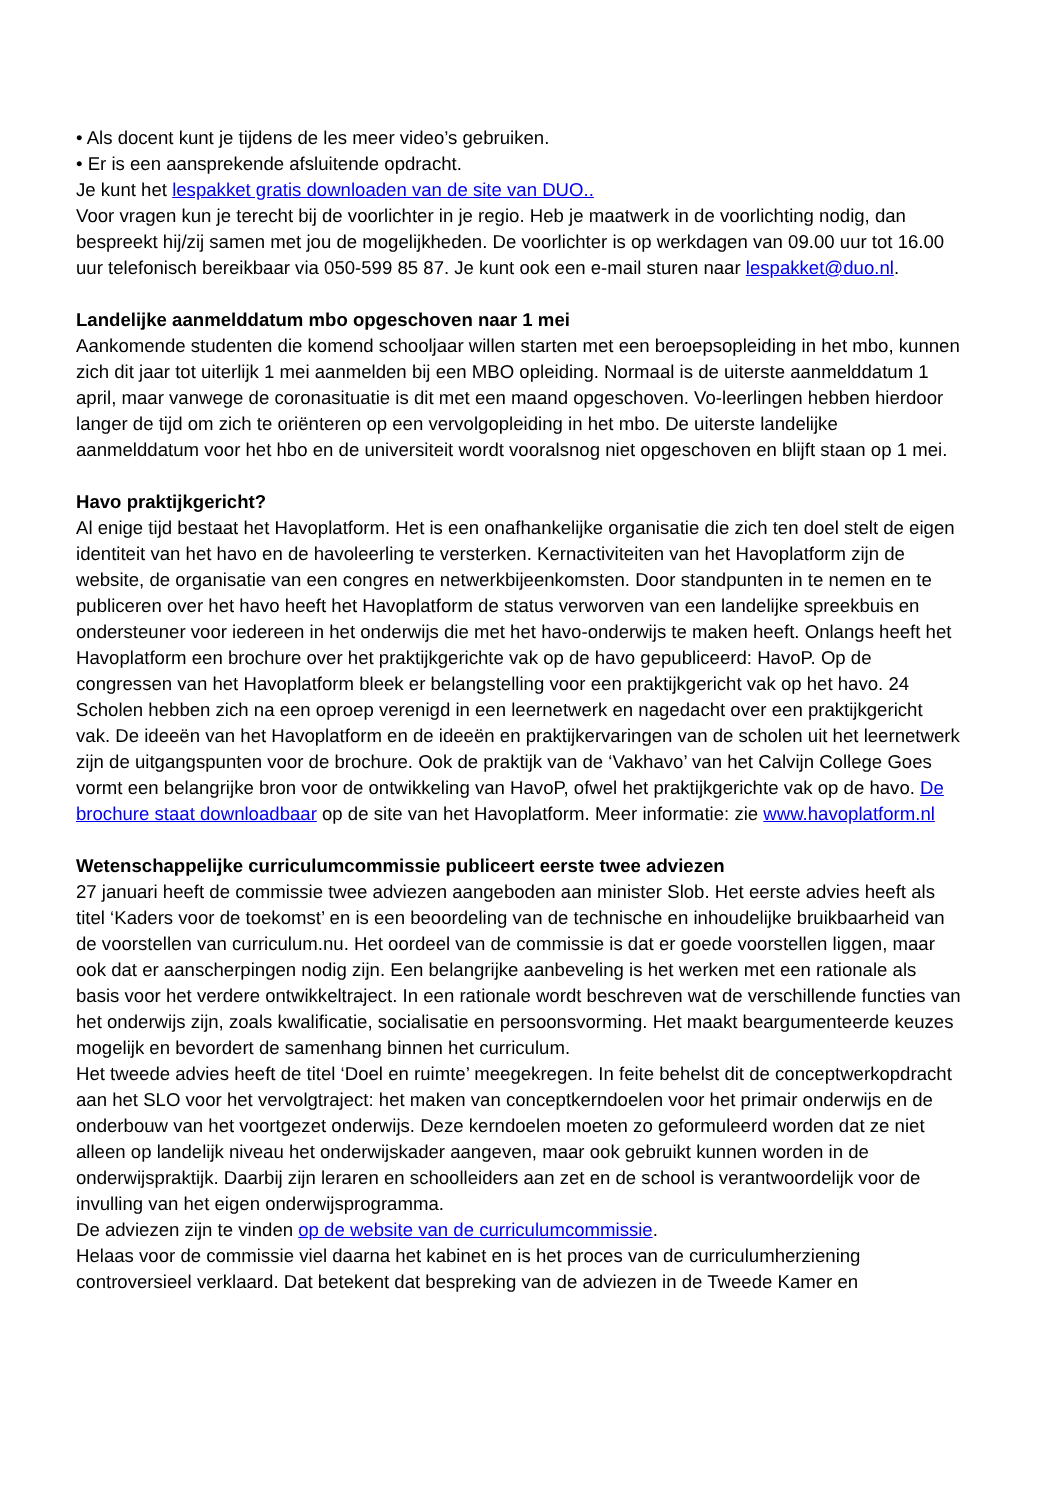• Als docent kunt je tijdens de les meer video’s gebruiken.
• Er is een aansprekende afsluitende opdracht.
Je kunt het lespakket gratis downloaden van de site van DUO..
Voor vragen kun je terecht bij de voorlichter in je regio. Heb je maatwerk in de voorlichting nodig, dan bespreekt hij/zij samen met jou de mogelijkheden. De voorlichter is op werkdagen van 09.00 uur tot 16.00 uur telefonisch bereikbaar via 050-599 85 87. Je kunt ook een e-mail sturen naar lespakket@duo.nl.
Landelijke aanmelddatum mbo opgeschoven naar 1 mei
Aankomende studenten die komend schooljaar willen starten met een beroepsopleiding in het mbo, kunnen zich dit jaar tot uiterlijk 1 mei aanmelden bij een MBO opleiding. Normaal is de uiterste aanmelddatum 1 april, maar vanwege de coronasituatie is dit met een maand opgeschoven. Vo-leerlingen hebben hierdoor langer de tijd om zich te oriënteren op een vervolgopleiding in het mbo. De uiterste landelijke aanmelddatum voor het hbo en de universiteit wordt vooralsnog niet opgeschoven en blijft staan op 1 mei.
Havo praktijkgericht?
Al enige tijd bestaat het Havoplatform. Het is een onafhankelijke organisatie die zich ten doel stelt de eigen identiteit van het havo en de havoleerling te versterken. Kernactiviteiten van het Havoplatform zijn de website, de organisatie van een congres en netwerkbijeenkomsten. Door standpunten in te nemen en te publiceren over het havo heeft het Havoplatform de status verworven van een landelijke spreekbuis en ondersteuner voor iedereen in het onderwijs die met het havo-onderwijs te maken heeft. Onlangs heeft het Havoplatform een brochure over het praktijkgerichte vak op de havo gepubliceerd: HavoP. Op de congressen van het Havoplatform bleek er belangstelling voor een praktijkgericht vak op het havo. 24 Scholen hebben zich na een oproep verenigd in een leernetwerk en nagedacht over een praktijkgericht vak. De ideeën van het Havoplatform en de ideeën en praktijkervaringen van de scholen uit het leernetwerk zijn de uitgangspunten voor de brochure. Ook de praktijk van de ‘Vakhavo’ van het Calvijn College Goes vormt een belangrijke bron voor de ontwikkeling van HavoP, ofwel het praktijkgerichte vak op de havo. De brochure staat downloadbaar op de site van het Havoplatform. Meer informatie: zie www.havoplatform.nl
Wetenschappelijke curriculumcommissie publiceert eerste twee adviezen
27 januari heeft de commissie twee adviezen aangeboden aan minister Slob. Het eerste advies heeft als titel ‘Kaders voor de toekomst’ en is een beoordeling van de technische en inhoudelijke bruikbaarheid van de voorstellen van curriculum.nu. Het oordeel van de commissie is dat er goede voorstellen liggen, maar ook dat er aanscherpingen nodig zijn. Een belangrijke aanbeveling is het werken met een rationale als basis voor het verdere ontwikkeltraject. In een rationale wordt beschreven wat de verschillende functies van het onderwijs zijn, zoals kwalificatie, socialisatie en persoonsvorming. Het maakt beargumenteerde keuzes mogelijk en bevordert de samenhang binnen het curriculum.
Het tweede advies heeft de titel ‘Doel en ruimte’ meegekregen. In feite behelst dit de conceptwerkopdracht aan het SLO voor het vervolgtraject: het maken van conceptkerndoelen voor het primair onderwijs en de onderbouw van het voortgezet onderwijs. Deze kerndoelen moeten zo geformuleerd worden dat ze niet alleen op landelijk niveau het onderwijskader aangeven, maar ook gebruikt kunnen worden in de onderwijspraktijk. Daarbij zijn leraren en schoolleiders aan zet en de school is verantwoordelijk voor de invulling van het eigen onderwijsprogramma.
De adviezen zijn te vinden op de website van de curriculumcommissie.
Helaas voor de commissie viel daarna het kabinet en is het proces van de curriculumherziening controversieel verklaard. Dat betekent dat bespreking van de adviezen in de Tweede Kamer en